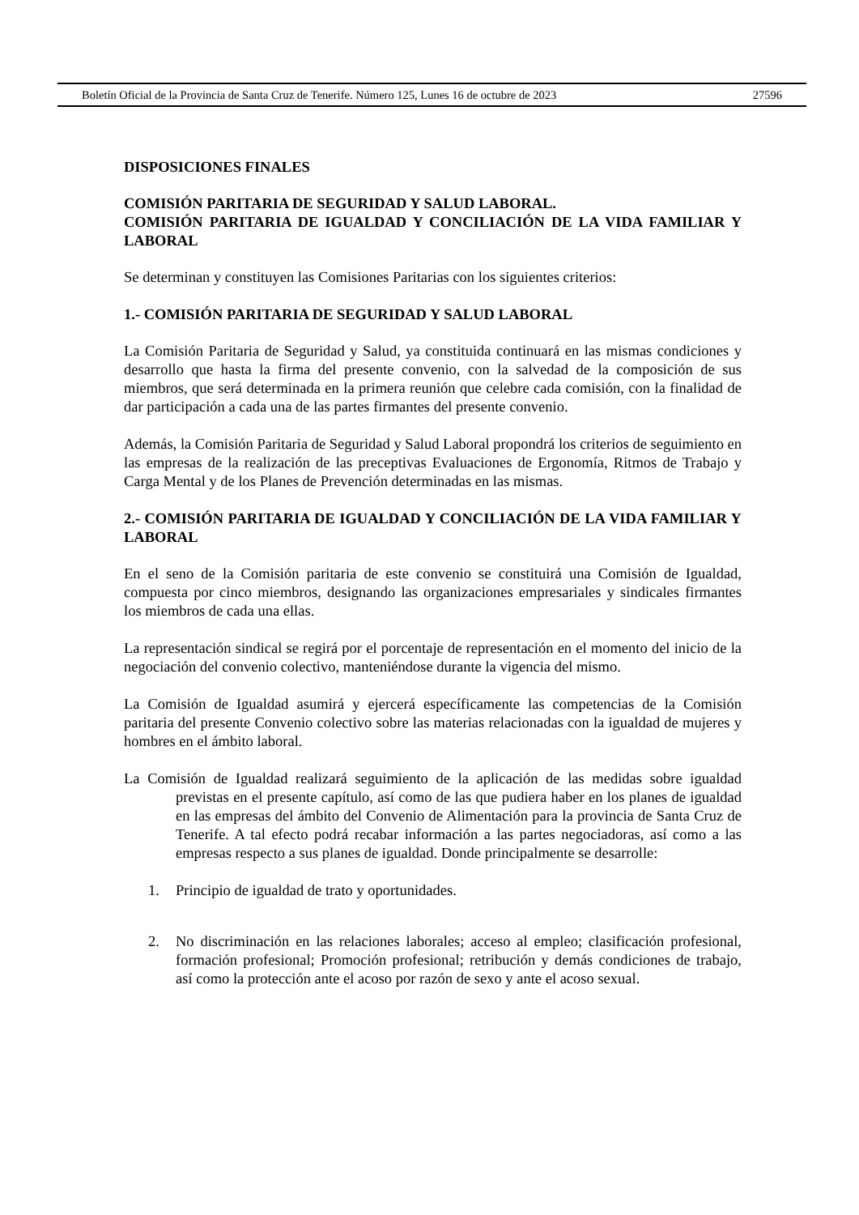Boletín Oficial de la Provincia de Santa Cruz de Tenerife. Número 125, Lunes 16 de octubre de 2023 27596
DISPOSICIONES FINALES
COMISIÓN PARITARIA DE SEGURIDAD Y SALUD LABORAL.
COMISIÓN PARITARIA DE IGUALDAD Y CONCILIACIÓN DE LA VIDA FAMILIAR Y LABORAL
Se determinan y constituyen las Comisiones Paritarias con los siguientes criterios:
1.- COMISIÓN PARITARIA DE SEGURIDAD Y SALUD LABORAL
La Comisión Paritaria de Seguridad y Salud, ya constituida continuará en las mismas condiciones y desarrollo que hasta la firma del presente convenio, con la salvedad de la composición de sus miembros, que será determinada en la primera reunión que celebre cada comisión, con la finalidad de dar participación a cada una de las partes firmantes del presente convenio.
Además, la Comisión Paritaria de Seguridad y Salud Laboral propondrá los criterios de seguimiento en las empresas de la realización de las preceptivas Evaluaciones de Ergonomía, Ritmos de Trabajo y Carga Mental y de los Planes de Prevención determinadas en las mismas.
2.- COMISIÓN PARITARIA DE IGUALDAD Y CONCILIACIÓN DE LA VIDA FAMILIAR Y LABORAL
En el seno de la Comisión paritaria de este convenio se constituirá una Comisión de Igualdad, compuesta por cinco miembros, designando las organizaciones empresariales y sindicales firmantes los miembros de cada una ellas.
La representación sindical se regirá por el porcentaje de representación en el momento del inicio de la negociación del convenio colectivo, manteniéndose durante la vigencia del mismo.
La Comisión de Igualdad asumirá y ejercerá específicamente las competencias de la Comisión paritaria del presente Convenio colectivo sobre las materias relacionadas con la igualdad de mujeres y hombres en el ámbito laboral.
La Comisión de Igualdad realizará seguimiento de la aplicación de las medidas sobre igualdad previstas en el presente capítulo, así como de las que pudiera haber en los planes de igualdad en las empresas del ámbito del Convenio de Alimentación para la provincia de Santa Cruz de Tenerife. A tal efecto podrá recabar información a las partes negociadoras, así como a las empresas respecto a sus planes de igualdad. Donde principalmente se desarrolle:
1. Principio de igualdad de trato y oportunidades.
2. No discriminación en las relaciones laborales; acceso al empleo; clasificación profesional, formación profesional; Promoción profesional; retribución y demás condiciones de trabajo, así como la protección ante el acoso por razón de sexo y ante el acoso sexual.